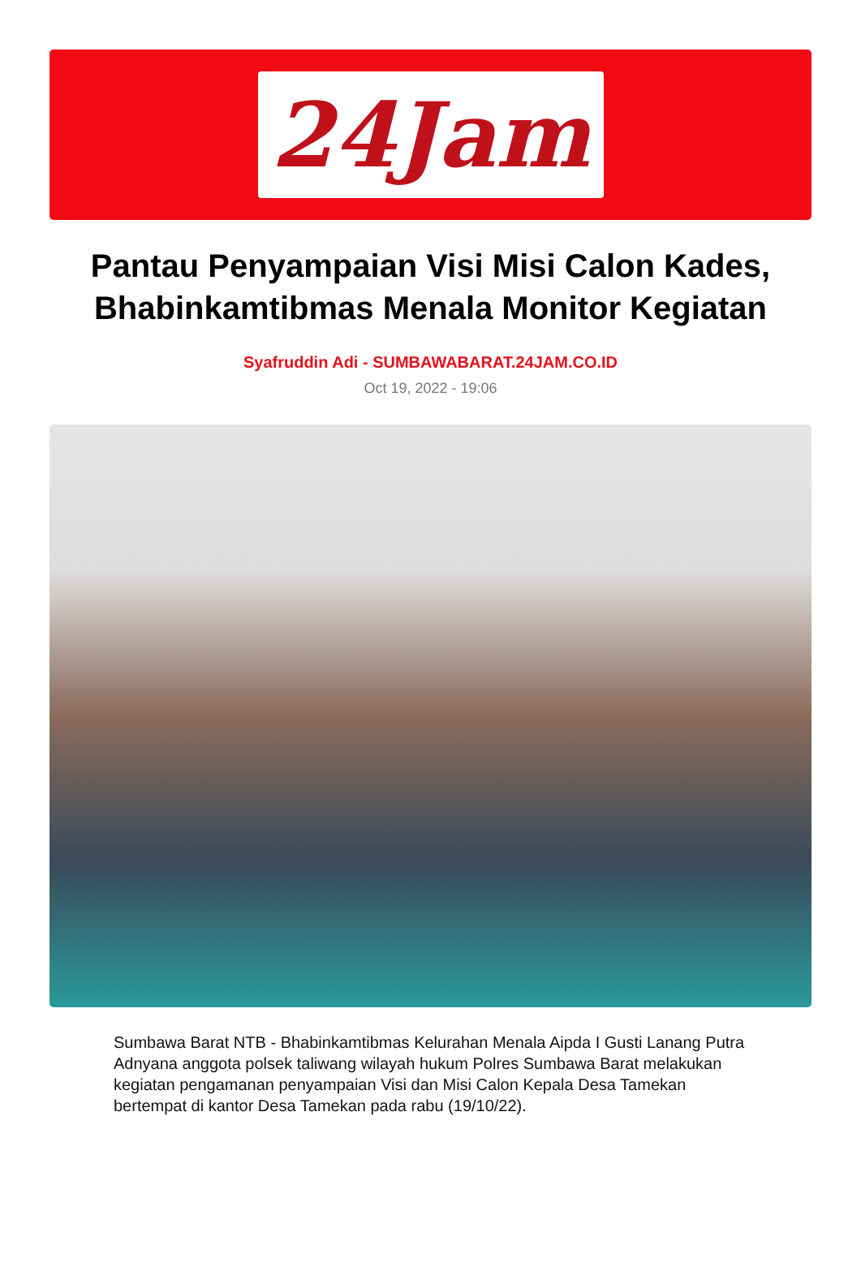24Jam
Pantau Penyampaian Visi Misi Calon Kades, Bhabinkamtibmas Menala Monitor Kegiatan
Syafruddin Adi - SUMBAWABARAT.24JAM.CO.ID
Oct 19, 2022 - 19:06
Sumbawa Barat NTB - Bhabinkamtibmas Kelurahan Menala Aipda I Gusti Lanang Putra Adnyana anggota polsek taliwang wilayah hukum Polres Sumbawa Barat melakukan kegiatan pengamanan penyampaian Visi dan Misi Calon Kepala Desa Tamekan bertempat di kantor Desa Tamekan pada rabu (19/10/22).